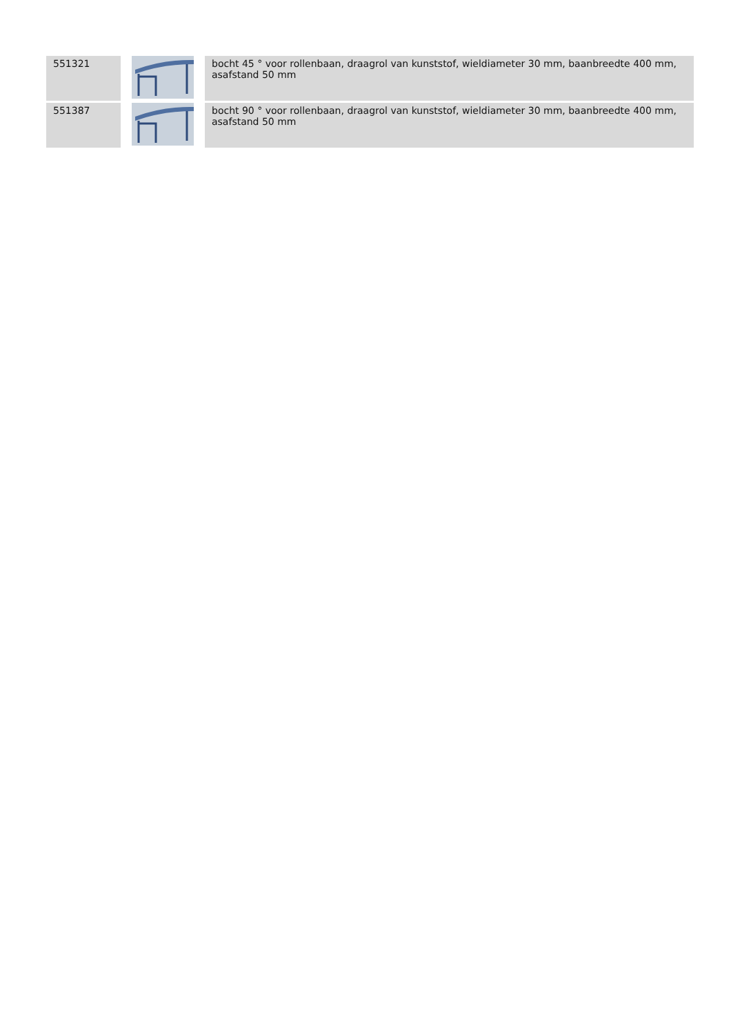| 551321 | | bocht 45 ° voor rollenbaan, draagrol van kunststof, wieldiameter 30 mm, baanbreedte 400 mm, asafstand 50 mm |
| 551387 | | bocht 90 ° voor rollenbaan, draagrol van kunststof, wieldiameter 30 mm, baanbreedte 400 mm, asafstand 50 mm |